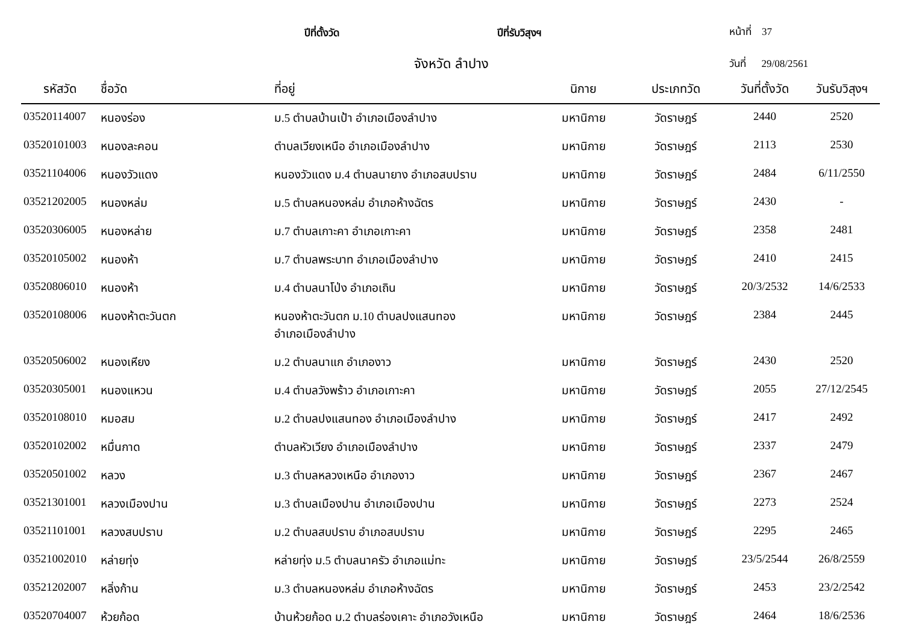ปีที่ตั้งวัด ปีที่รับวิสุงฯ หน้าที่ 37
จังหวัด ลำปาง วันที่ 29/08/2561
| รหัสวัด | ชื่อวัด | ที่อยู่ | นิกาย | ประเภทวัด | วันที่ตั้งวัด | วันรับวิสุงฯ |
| --- | --- | --- | --- | --- | --- | --- |
| 03520114007 | หนองร่อง | ม.5 ตำบลบ้านเป้า อำเภอเมืองลำปาง | มหานิกาย | วัดราษฎร์ | 2440 | 2520 |
| 03520101003 | หนองละคอน | ตำบลเวียงเหนือ อำเภอเมืองลำปาง | มหานิกาย | วัดราษฎร์ | 2113 | 2530 |
| 03521104006 | หนองวัวแดง | หนองวัวแดง ม.4 ตำบลนายาง อำเภอสบปราบ | มหานิกาย | วัดราษฎร์ | 2484 | 6/11/2550 |
| 03521202005 | หนองหล่ม | ม.5 ตำบลหนองหล่ม อำเภอห้างฉัตร | มหานิกาย | วัดราษฎร์ | 2430 | - |
| 03520306005 | หนองหล่าย | ม.7 ตำบลเกาะคา อำเภอเกาะคา | มหานิกาย | วัดราษฎร์ | 2358 | 2481 |
| 03520105002 | หนองห้า | ม.7 ตำบลพระบาท อำเภอเมืองลำปาง | มหานิกาย | วัดราษฎร์ | 2410 | 2415 |
| 03520806010 | หนองห้า | ม.4 ตำบลนาโป่ง อำเภอเถิน | มหานิกาย | วัดราษฎร์ | 20/3/2532 | 14/6/2533 |
| 03520108006 | หนองห้าตะวันตก | หนองห้าตะวันตก ม.10 ตำบลปงแสนทอง อำเภอเมืองลำปาง | มหานิกาย | วัดราษฎร์ | 2384 | 2445 |
| 03520506002 | หนองเหียง | ม.2 ตำบลนาแก อำเภองาว | มหานิกาย | วัดราษฎร์ | 2430 | 2520 |
| 03520305001 | หนองแหวน | ม.4 ตำบลวังพร้าว อำเภอเกาะคา | มหานิกาย | วัดราษฎร์ | 2055 | 27/12/2545 |
| 03520108010 | หมอสม | ม.2 ตำบลปงแสนทอง อำเภอเมืองลำปาง | มหานิกาย | วัดราษฎร์ | 2417 | 2492 |
| 03520102002 | หมื่นกาด | ตำบลหัวเวียง อำเภอเมืองลำปาง | มหานิกาย | วัดราษฎร์ | 2337 | 2479 |
| 03520501002 | หลวง | ม.3 ตำบลหลวงเหนือ อำเภองาว | มหานิกาย | วัดราษฎร์ | 2367 | 2467 |
| 03521301001 | หลวงเมืองปาน | ม.3 ตำบลเมืองปาน อำเภอเมืองปาน | มหานิกาย | วัดราษฎร์ | 2273 | 2524 |
| 03521101001 | หลวงสบปราบ | ม.2 ตำบลสบปราบ อำเภอสบปราบ | มหานิกาย | วัดราษฎร์ | 2295 | 2465 |
| 03521002010 | หล่ายทุ่ง | หล่ายทุ่ง ม.5 ตำบลนาครัว อำเภอแม่ทะ | มหานิกาย | วัดราษฎร์ | 23/5/2544 | 26/8/2559 |
| 03521202007 | หลิ่งก้าน | ม.3 ตำบลหนองหล่ม อำเภอห้างฉัตร | มหานิกาย | วัดราษฎร์ | 2453 | 23/2/2542 |
| 03520704007 | ห้วยก้อด | บ้านห้วยก้อด ม.2 ตำบลร่องเคาะ อำเภอวังเหนือ | มหานิกาย | วัดราษฎร์ | 2464 | 18/6/2536 |